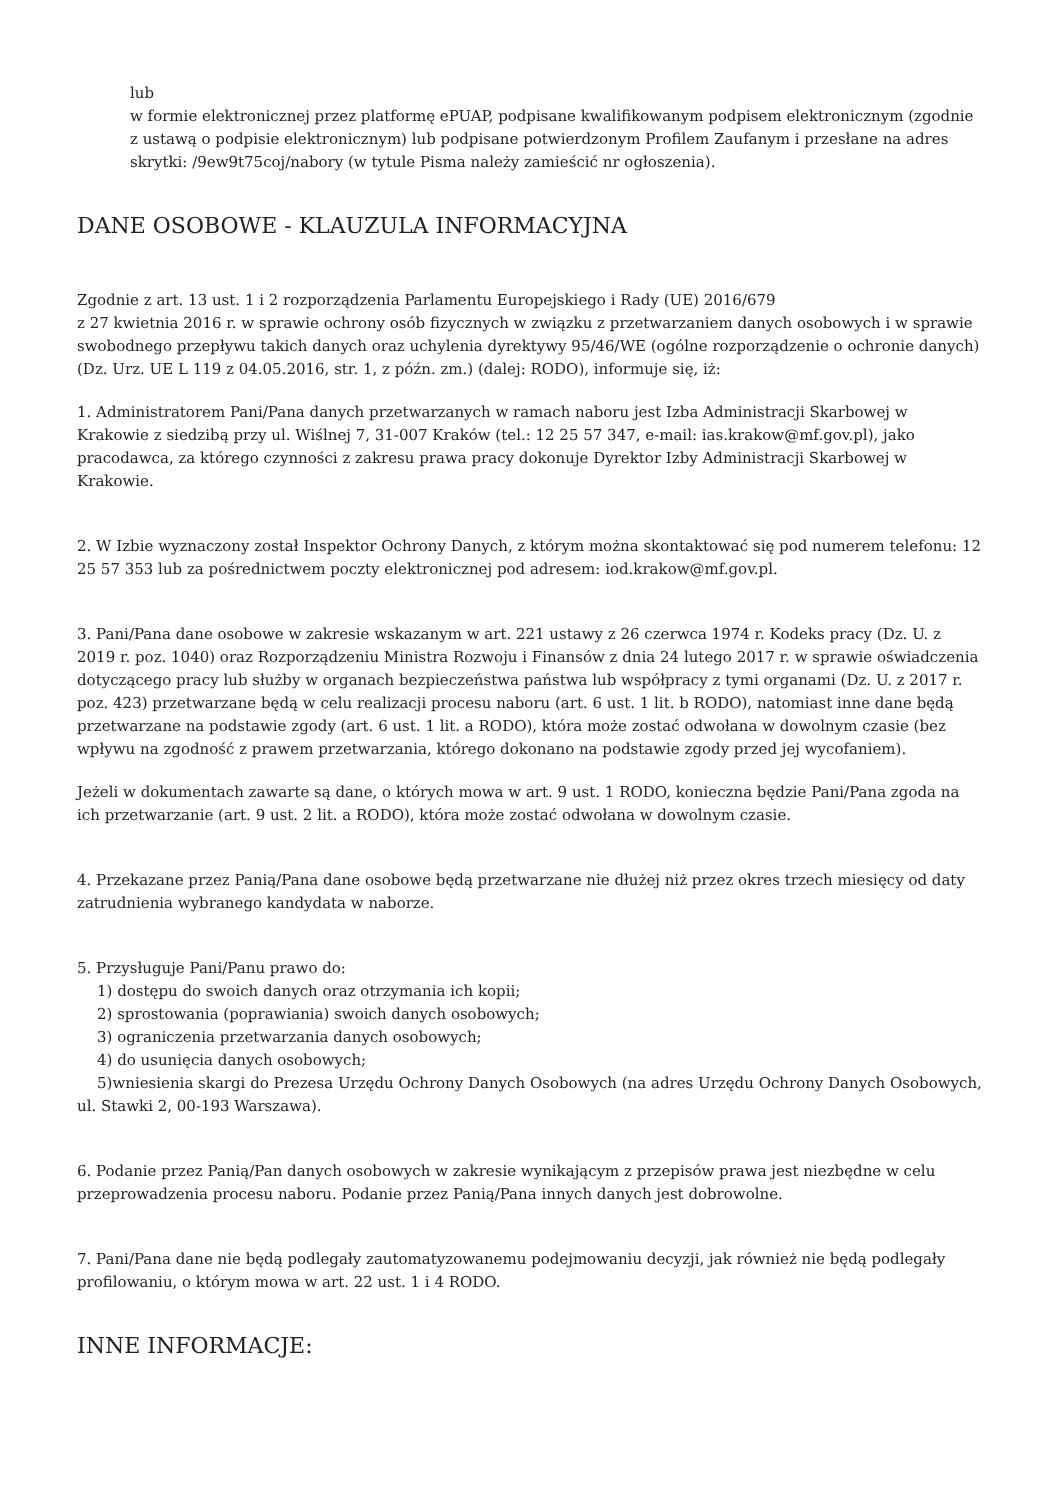lub
w formie elektronicznej przez platformę ePUAP, podpisane kwalifikowanym podpisem elektronicznym (zgodnie z ustawą o podpisie elektronicznym) lub podpisane potwierdzonym Profilem Zaufanym i przesłane na adres skrytki: /9ew9t75coj/nabory (w tytule Pisma należy zamieścić nr ogłoszenia).
DANE OSOBOWE - KLAUZULA INFORMACYJNA
Zgodnie z art. 13 ust. 1 i 2 rozporządzenia Parlamentu Europejskiego i Rady (UE) 2016/679
z 27 kwietnia 2016 r. w sprawie ochrony osób fizycznych w związku z przetwarzaniem danych osobowych i w sprawie swobodnego przepływu takich danych oraz uchylenia dyrektywy 95/46/WE (ogólne rozporządzenie o ochronie danych) (Dz. Urz. UE L 119 z 04.05.2016, str. 1, z późn. zm.) (dalej: RODO), informuje się, iż:
1. Administratorem Pani/Pana danych przetwarzanych w ramach naboru jest Izba Administracji Skarbowej w Krakowie z siedzibą przy ul. Wiślnej 7, 31-007 Kraków (tel.: 12 25 57 347, e-mail: ias.krakow@mf.gov.pl), jako pracodawca, za którego czynności z zakresu prawa pracy dokonuje Dyrektor Izby Administracji Skarbowej w Krakowie.
2. W Izbie wyznaczony został Inspektor Ochrony Danych, z którym można skontaktować się pod numerem telefonu: 12 25 57 353 lub za pośrednictwem poczty elektronicznej pod adresem: iod.krakow@mf.gov.pl.
3. Pani/Pana dane osobowe w zakresie wskazanym w art. 221 ustawy z 26 czerwca 1974 r. Kodeks pracy (Dz. U. z 2019 r. poz. 1040) oraz Rozporządzeniu Ministra Rozwoju i Finansów z dnia 24 lutego 2017 r. w sprawie oświadczenia dotyczącego pracy lub służby w organach bezpieczeństwa państwa lub współpracy z tymi organami (Dz. U. z 2017 r. poz. 423) przetwarzane będą w celu realizacji procesu naboru (art. 6 ust. 1 lit. b RODO), natomiast inne dane będą przetwarzane na podstawie zgody (art. 6 ust. 1 lit. a RODO), która może zostać odwołana w dowolnym czasie (bez wpływu na zgodność z prawem przetwarzania, którego dokonano na podstawie zgody przed jej wycofaniem).
Jeżeli w dokumentach zawarte są dane, o których mowa w art. 9 ust. 1 RODO, konieczna będzie Pani/Pana zgoda na ich przetwarzanie (art. 9 ust. 2 lit. a RODO), która może zostać odwołana w dowolnym czasie.
4. Przekazane przez Panią/Pana dane osobowe będą przetwarzane nie dłużej niż przez okres trzech miesięcy od daty zatrudnienia wybranego kandydata w naborze.
5. Przysługuje Pani/Panu prawo do:
1) dostępu do swoich danych oraz otrzymania ich kopii;
2) sprostowania (poprawiania) swoich danych osobowych;
3) ograniczenia przetwarzania danych osobowych;
4) do usunięcia danych osobowych;
5)wniesienia skargi do Prezesa Urzędu Ochrony Danych Osobowych (na adres Urzędu Ochrony Danych Osobowych, ul. Stawki 2, 00-193 Warszawa).
6. Podanie przez Panią/Pan danych osobowych w zakresie wynikającym z przepisów prawa jest niezbędne w celu przeprowadzenia procesu naboru. Podanie przez Panią/Pana innych danych jest dobrowolne.
7. Pani/Pana dane nie będą podlegały zautomatyzowanemu podejmowaniu decyzji, jak również nie będą podlegały profilowaniu, o którym mowa w art. 22 ust. 1 i 4 RODO.
INNE INFORMACJE: